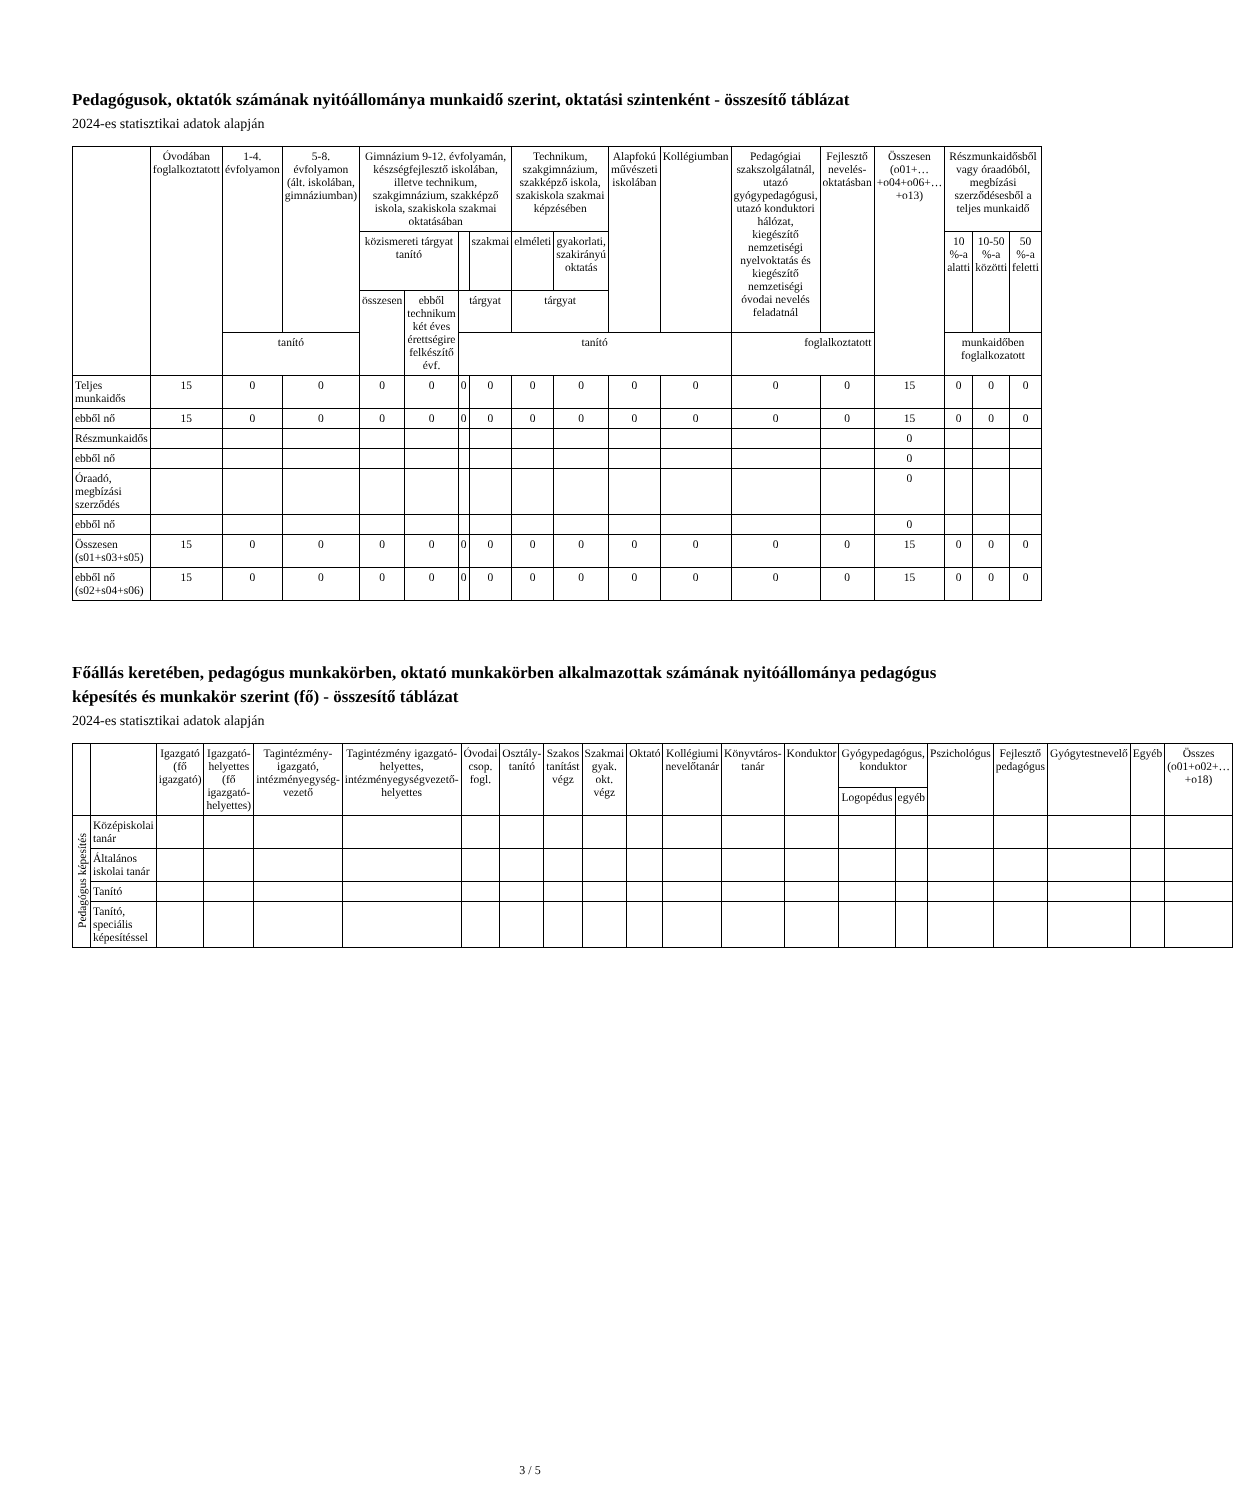Pedagógusok, oktatók számának nyitóállománya munkaidő szerint, oktatási szintenként - összesítő táblázat
2024-es statisztikai adatok alapján
| | Óvodában foglalkoztatott | 1-4. évfolyamon | 5-8. évfolyamon (ált. iskolában, gimnáziumban) | Gimnázium 9-12. évfolyamán, készségfejlesztő iskolában, illetve technikum, szakgimnázium, szakképző iskola, szakiskola szakmai oktatásában | | | | Technikum, szakgimnázium, szakképző iskola, szakiskola szakmai képzésében | | Alapfokú művészeti iskolában | Kollégiumban | Pedagógiai szakszolgálatnál, utazó gyógypedagógusi, utazó konduktori hálózat, kiegészítő nemzetiségi nyelvoktatás és kiegészítő nemzetiségi óvodai nevelés feladatnál | Fejlesztő nevelés-oktatásban | Összesen (o01+…+o04+o06+…+o13) | Részmunkaidősből vagy óraadóból, megbízási szerződésesből a teljes munkaidő | | |
| --- | --- | --- | --- | --- | --- | --- | --- | --- | --- | --- | --- | --- | --- | --- | --- | --- | --- |
| | | | | közismereti tárgyat tanító | | | szakmai | elméleti | gyakorlati, szakirányú oktatás | | | | | | 10 %-a alatti | 10-50 %-a közötti | 50 %-a feletti |
| | | | | összesen | ebből technikum két éves érettségire felkészítő évf. | tárgyat | | tárgyat | | | | | | | | | |
| | | tanító | | | | tanító | | | | | | foglalkoztatott | | | munkaidőben foglalkozatott | | |
| Teljes munkaidős | 15 | 0 | 0 | 0 | 0 | 0 | 0 | 0 | 0 | 0 | 0 | 0 | 0 | 15 | 0 | 0 | 0 |
| ebből nő | 15 | 0 | 0 | 0 | 0 | 0 | 0 | 0 | 0 | 0 | 0 | 0 | 0 | 15 | 0 | 0 | 0 |
| Részmunkaidős | | | | | | | | | | | | | | 0 | | | |
| ebből nő | | | | | | | | | | | | | | 0 | | | |
| Óraadó, megbízási szerződés | | | | | | | | | | | | | | 0 | | | |
| ebből nő | | | | | | | | | | | | | | 0 | | | |
| Összesen (s01+s03+s05) | 15 | 0 | 0 | 0 | 0 | 0 | 0 | 0 | 0 | 0 | 0 | 0 | 0 | 15 | 0 | 0 | 0 |
| ebből nő (s02+s04+s06) | 15 | 0 | 0 | 0 | 0 | 0 | 0 | 0 | 0 | 0 | 0 | 0 | 0 | 15 | 0 | 0 | 0 |
Főállás keretében, pedagógus munkakörben, oktató munkakörben alkalmazottak számának nyitóállománya pedagógus képesítés és munkakör szerint (fő) - összesítő táblázat
2024-es statisztikai adatok alapján
| | | Igazgató (fő igazgató) | Igazgató-helyettes (fő igazgató-helyettes) | Tagintézmény-igazgató, intézményegység-vezető | Tagintézmény igazgató-helyettes, intézményegységvezető-helyettes | Óvodai csop. fogl. | Osztály-tanító | Szakos tanítást végz | Szakmai gyak. okt. végz | Oktató | Kollégiumi nevelőtanár | Könyvtáros-tanár | Konduktor | Gyógypedagógus, konduktor | | Pszichológus | Fejlesztő pedagógus | Gyógytestnevelő | Egyéb | Összes (o01+o02+…+o18) |
| --- | --- | --- | --- | --- | --- | --- | --- | --- | --- | --- | --- | --- | --- | --- | --- | --- | --- | --- | --- | --- |
| | | | | | | | | | | | | | | Logopédus | egyéb | | | | | |
| Pedagógus képesítés | Középiskolai tanár | | | | | | | | | | | | | | | | | | | |
| | Általános iskolai tanár | | | | | | | | | | | | | | | | | | | |
| | Tanító | | | | | | | | | | | | | | | | | | | |
| | Tanító, speciális képesítéssel | | | | | | | | | | | | | | | | | | | |
3 / 5